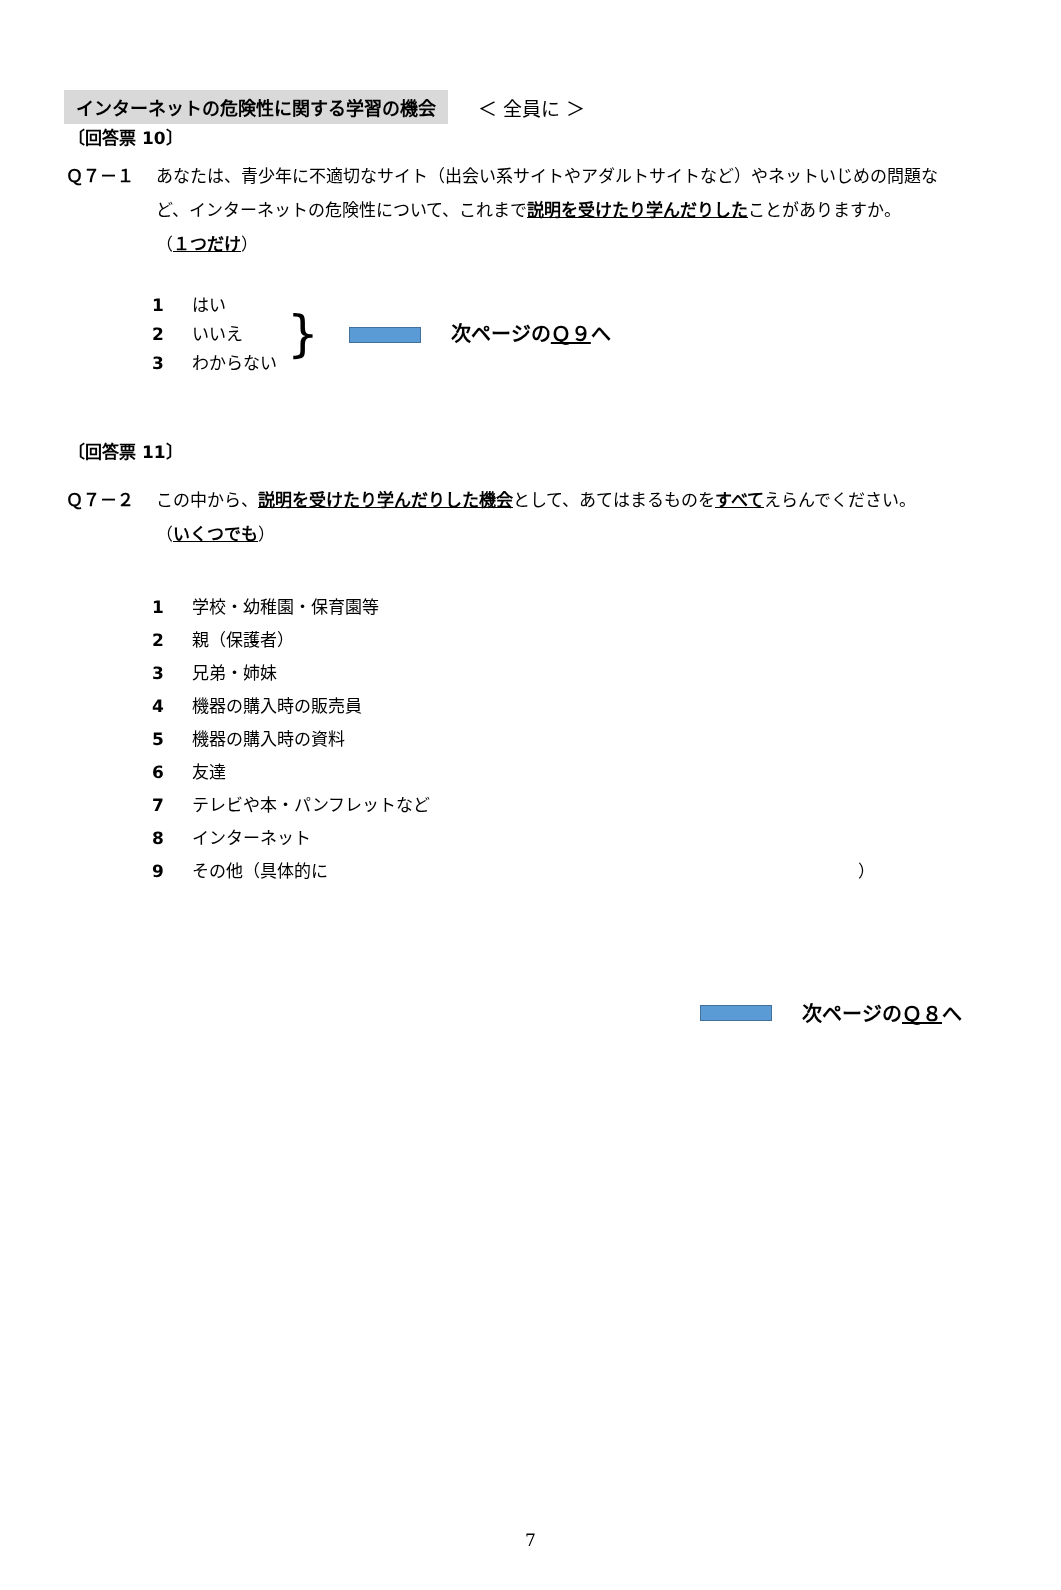インターネットの危険性に関する学習の機会 ＜ 全員に ＞
〔回答票 10〕
Ｑ７－１ あなたは、青少年に不適切なサイト（出会い系サイトやアダルトサイトなど）やネットいじめの問題など、インターネットの危険性について、これまで説明を受けたり学んだりしたことがありますか。
（１つだけ）
1 はい
2 いいえ
3 わからない
}
次ページの Ｑ９ へ
〔回答票 11〕
Ｑ７－２ この中から、説明を受けたり学んだりした機会として、あてはまるものをすべてえらんでください。
（いくつでも）
1 学校・幼稚園・保育園等
2 親（保護者）
3 兄弟・姉妹
4 機器の購入時の販売員
5 機器の購入時の資料
6 友達
7 テレビや本・パンフレットなど
8 インターネット
9 その他（具体的に ）
次ページの Ｑ８ へ
7